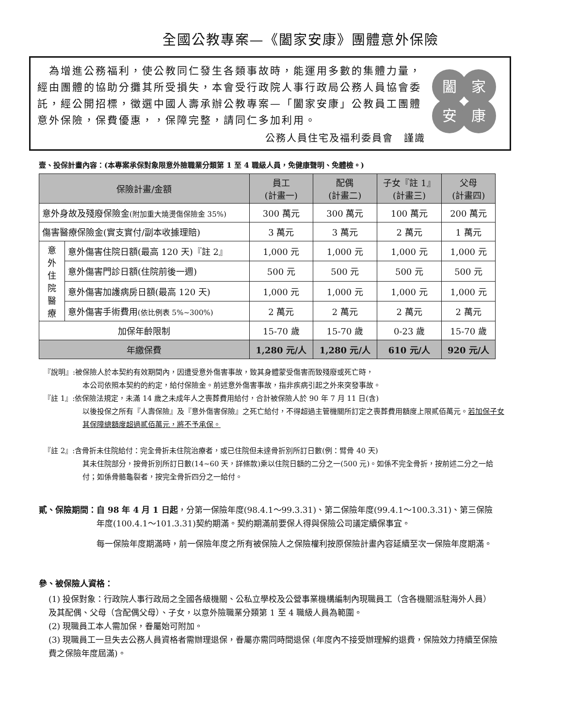全國公教專案—《闔家安康》團體意外保險
　為增進公務福利，使公教同仁發生各類事故時，能運用多數的集體力量，經由團體的協助分攤其所受損失，本會受行政院人事行政局公務人員協會委託，經公開招標，徵選中國人壽承辦公教專案—「闔家安康」公教員工團體意外保險，保費優惠，，保障完整，請同仁多加利用。
公務人員住宅及福利委員會　謹識
闔
家
安
康
壹、投保計畫內容：(本專案承保對象限意外險職業分類第 1 至 4 職級人員，免健康聲明、免體檢。)
| 保險計畫/金額 | | 員工 (計畫一) | 配偶 (計畫二) | 子女『註 1』 (計畫三) | 父母 (計畫四) |
| --- | --- | --- | --- | --- | --- |
| 意外身故及殘廢保險金 (附加重大燒燙傷保險金 35%) | | 300 萬元 | 300 萬元 | 100 萬元 | 200 萬元 |
| 傷害醫療保險金(實支實付/副本收據理賠) | | 3 萬元 | 3 萬元 | 2 萬元 | 1 萬元 |
| 意 外 住 院 醫 療 | 意外傷害住院日額(最高 120 天)『註 2』 | 1,000 元 | 1,000 元 | 1,000 元 | 1,000 元 |
| | 意外傷害門診日額(住院前後一週) | 500 元 | 500 元 | 500 元 | 500 元 |
| | 意外傷害加護病房日額(最高 120 天) | 1,000 元 | 1,000 元 | 1,000 元 | 1,000 元 |
| | 意外傷害手術費用 (依比例表 5%~300%) | 2 萬元 | 2 萬元 | 2 萬元 | 2 萬元 |
| 加保年齡限制 | | 15-70 歲 | 15-70 歲 | 0-23 歲 | 15-70 歲 |
| 年繳保費 | | 1,280 元/人 | 1,280 元/人 | 610 元/人 | 920 元/人 |
『說明』:被保險人於本契約有效期間內，因遭受意外傷害事故，致其身體蒙受傷害而致殘廢或死亡時，
本公司依照本契約的約定，給付保險金。前述意外傷害事故，指非疾病引起之外來突發事故。
『註 1』:依保險法規定，未滿 14 歲之未成年人之喪葬費用給付，合計被保險人於 90 年 7 月 11 日(含)
以後投保之所有『人壽保險』及『意外傷害保險』之死亡給付，不得超過主管機關所訂定之喪葬費用額度上限貳佰萬元。若加保子女其保障總額度超過貳佰萬元，將不予承保。
『註 2』:含骨折未住院給付：完全骨折未住院治療者，或已住院但未達骨折別所訂日數(例：臂骨 40 天)
其未住院部分，按骨折別所訂日數(14~60 天，詳條款)乘以住院日額的二分之一(500 元)。如係不完全骨折，按前述二分之一給付；如係骨骼龜裂者，按完全骨折四分之一給付。
貳、保險期間： 自 98 年 4 月 1 日起，分第一保險年度(98.4.1～99.3.31)、第二保險年度(99.4.1～100.3.31)、第三保險年度(100.4.1～101.3.31)契約期滿。契約期滿前要保人得與保險公司議定續保事宜。
每一保險年度期滿時，前一保險年度之所有被保險人之保險權利按原保險計畫內容延續至次一保險年度期滿。
參、被保險人資格：
(1) 投保對象：行政院人事行政局之全國各級機關、公私立學校及公營事業機構編制內現職員工（含各機關派駐海外人員）及其配偶、父母（含配偶父母）、子女，以意外險職業分類第 1 至 4 職級人員為範圍。
(2) 現職員工本人需加保，眷屬始可附加。
(3) 現職員工一旦失去公務人員資格者需辦理退保，眷屬亦需同時間退保 (年度內不接受辦理解約退費，保險效力持續至保險費之保險年度屆滿)。